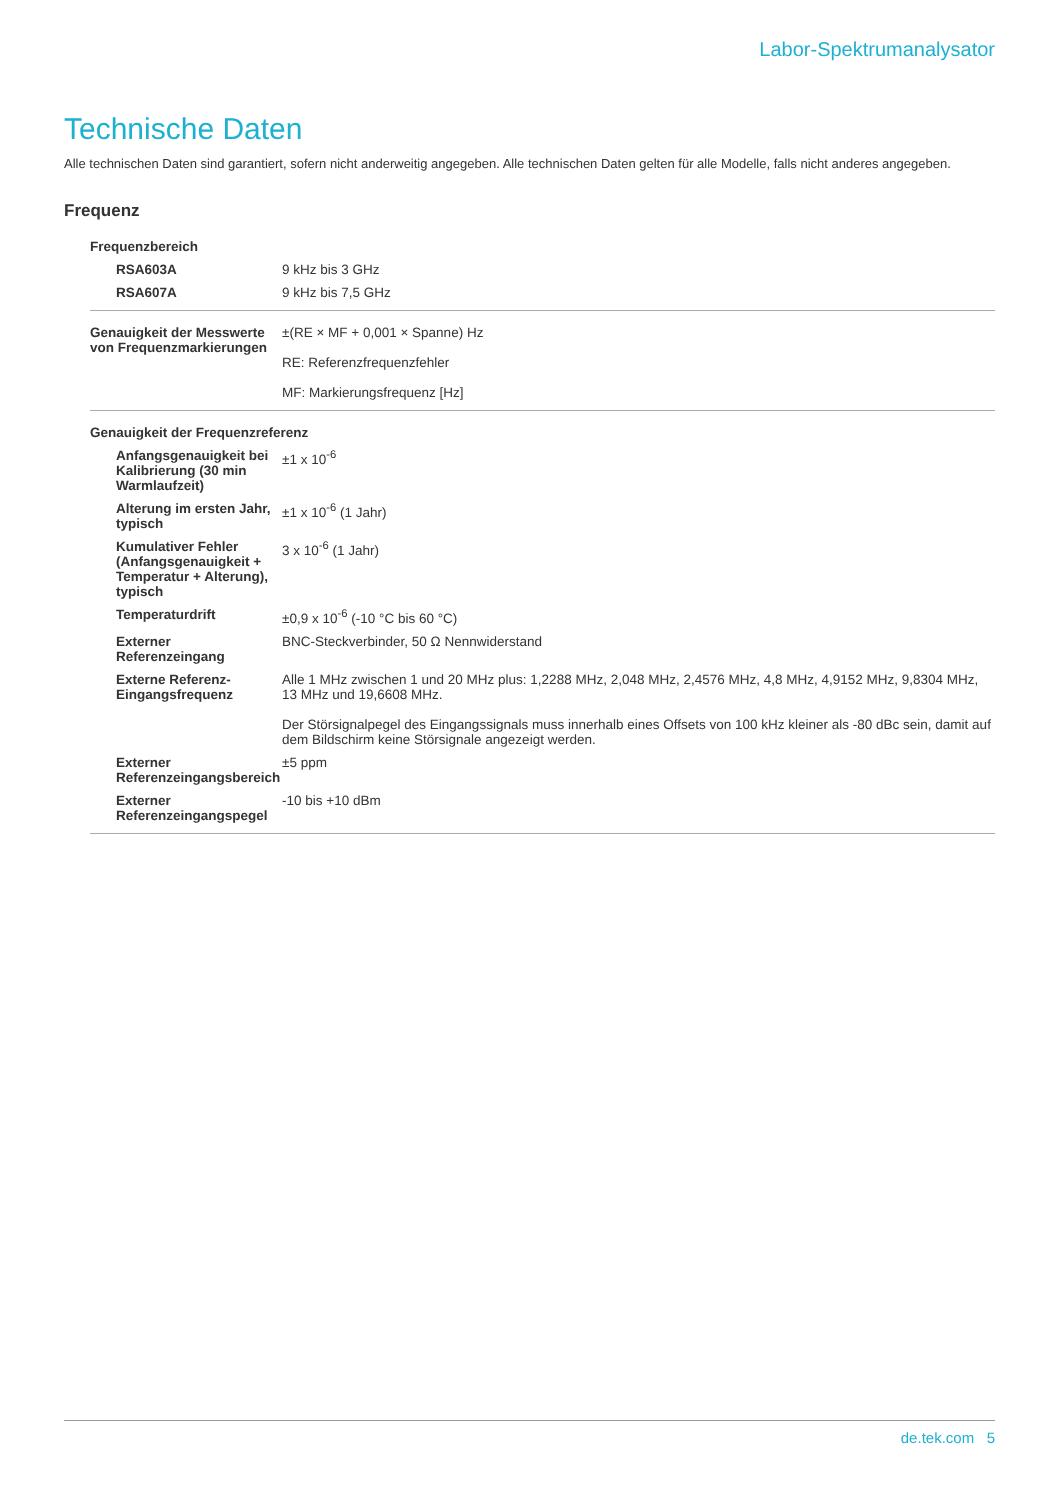Labor-Spektrumanalysator
Technische Daten
Alle technischen Daten sind garantiert, sofern nicht anderweitig angegeben. Alle technischen Daten gelten für alle Modelle, falls nicht anderes angegeben.
Frequenz
| Frequenzbereich | |
| RSA603A | 9 kHz bis 3 GHz |
| RSA607A | 9 kHz bis 7,5 GHz |
| Genauigkeit der Messwerte von Frequenzmarkierungen | ±(RE × MF + 0,001 × Spanne) Hz RE: Referenzfrequenzfehler MF: Markierungsfrequenz [Hz] |
| Genauigkeit der Frequenzreferenz | |
| Anfangsgenauigkeit bei Kalibrierung (30 min Warmlaufzeit) | ±1 x 10<sup>-6</sup> |
| Alterung im ersten Jahr, typisch | ±1 x 10<sup>-6</sup> (1 Jahr) |
| Kumulativer Fehler (Anfangsgenauigkeit + Temperatur + Alterung), typisch | 3 x 10<sup>-6</sup> (1 Jahr) |
| Temperaturdrift | ±0,9 x 10<sup>-6</sup> (-10 °C bis 60 °C) |
| Externer Referenzeingang | BNC-Steckverbinder, 50 Ω Nennwiderstand |
| Externe Referenz-Eingangsfrequenz | Alle 1 MHz zwischen 1 und 20 MHz plus: 1,2288 MHz, 2,048 MHz, 2,4576 MHz, 4,8 MHz, 4,9152 MHz, 9,8304 MHz, 13 MHz und 19,6608 MHz. Der Störsignalpegel des Eingangssignals muss innerhalb eines Offsets von 100 kHz kleiner als -80 dBc sein, damit auf dem Bildschirm keine Störsignale angezeigt werden. |
| Externer Referenzeingangsbereich | ±5 ppm |
| Externer Referenzeingangspegel | -10 bis +10 dBm |
de.tek.com 5